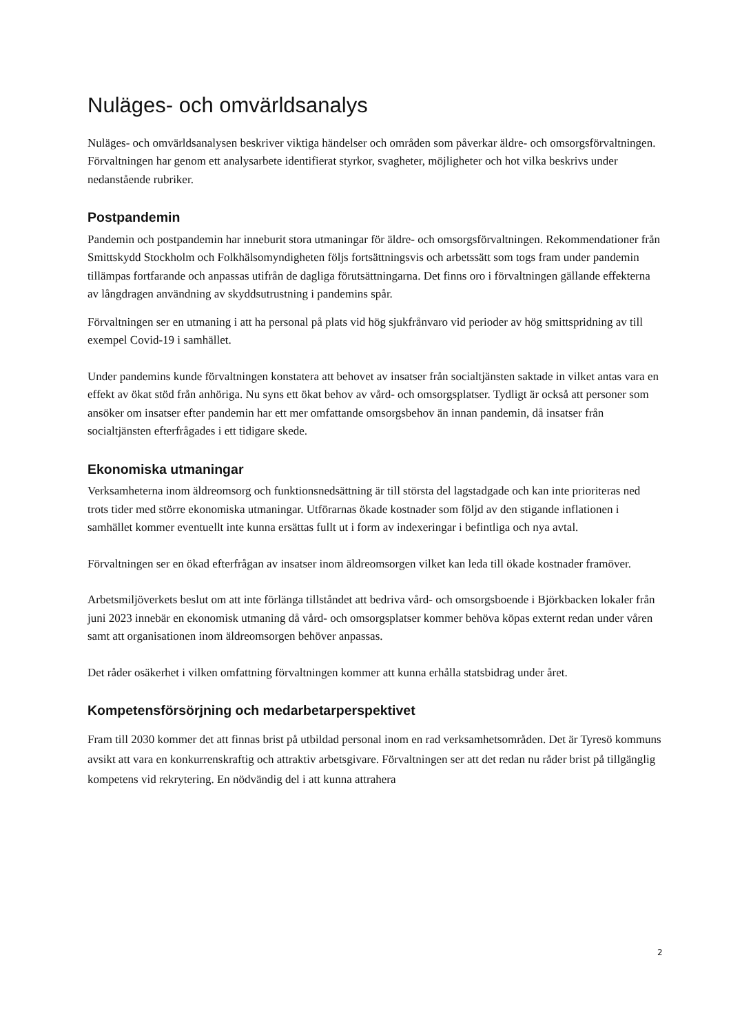Nuläges- och omvärldsanalys
Nuläges- och omvärldsanalysen beskriver viktiga händelser och områden som påverkar äldre- och omsorgsförvaltningen. Förvaltningen har genom ett analysarbete identifierat styrkor, svagheter, möjligheter och hot vilka beskrivs under nedanstående rubriker.
Postpandemin
Pandemin och postpandemin har inneburit stora utmaningar för äldre- och omsorgsförvaltningen. Rekommendationer från Smittskydd Stockholm och Folkhälsomyndigheten följs fortsättningsvis och arbetssätt som togs fram under pandemin tillämpas fortfarande och anpassas utifrån de dagliga förutsättningarna. Det finns oro i förvaltningen gällande effekterna av långdragen användning av skyddsutrustning i pandemins spår.
Förvaltningen ser en utmaning i att ha personal på plats vid hög sjukfrånvaro vid perioder av hög smittspridning av till exempel Covid-19 i samhället.
Under pandemins kunde förvaltningen konstatera att behovet av insatser från socialtjänsten saktade in vilket antas vara en effekt av ökat stöd från anhöriga. Nu syns ett ökat behov av vård- och omsorgsplatser. Tydligt är också att personer som ansöker om insatser efter pandemin har ett mer omfattande omsorgsbehov än innan pandemin, då insatser från socialtjänsten efterfrågades i ett tidigare skede.
Ekonomiska utmaningar
Verksamheterna inom äldreomsorg och funktionsnedsättning är till största del lagstadgade och kan inte prioriteras ned trots tider med större ekonomiska utmaningar. Utförarnas ökade kostnader som följd av den stigande inflationen i samhället kommer eventuellt inte kunna ersättas fullt ut i form av indexeringar i befintliga och nya avtal.
Förvaltningen ser en ökad efterfrågan av insatser inom äldreomsorgen vilket kan leda till ökade kostnader framöver.
Arbetsmiljöverkets beslut om att inte förlänga tillståndet att bedriva vård- och omsorgsboende i Björkbacken lokaler från juni 2023 innebär en ekonomisk utmaning då vård- och omsorgsplatser kommer behöva köpas externt redan under våren samt att organisationen inom äldreomsorgen behöver anpassas.
Det råder osäkerhet i vilken omfattning förvaltningen kommer att kunna erhålla statsbidrag under året.
Kompetensförsörjning och medarbetarperspektivet
Fram till 2030 kommer det att finnas brist på utbildad personal inom en rad verksamhetsområden. Det är Tyresö kommuns avsikt att vara en konkurrenskraftig och attraktiv arbetsgivare. Förvaltningen ser att det redan nu råder brist på tillgänglig kompetens vid rekrytering. En nödvändig del i att kunna attrahera
2